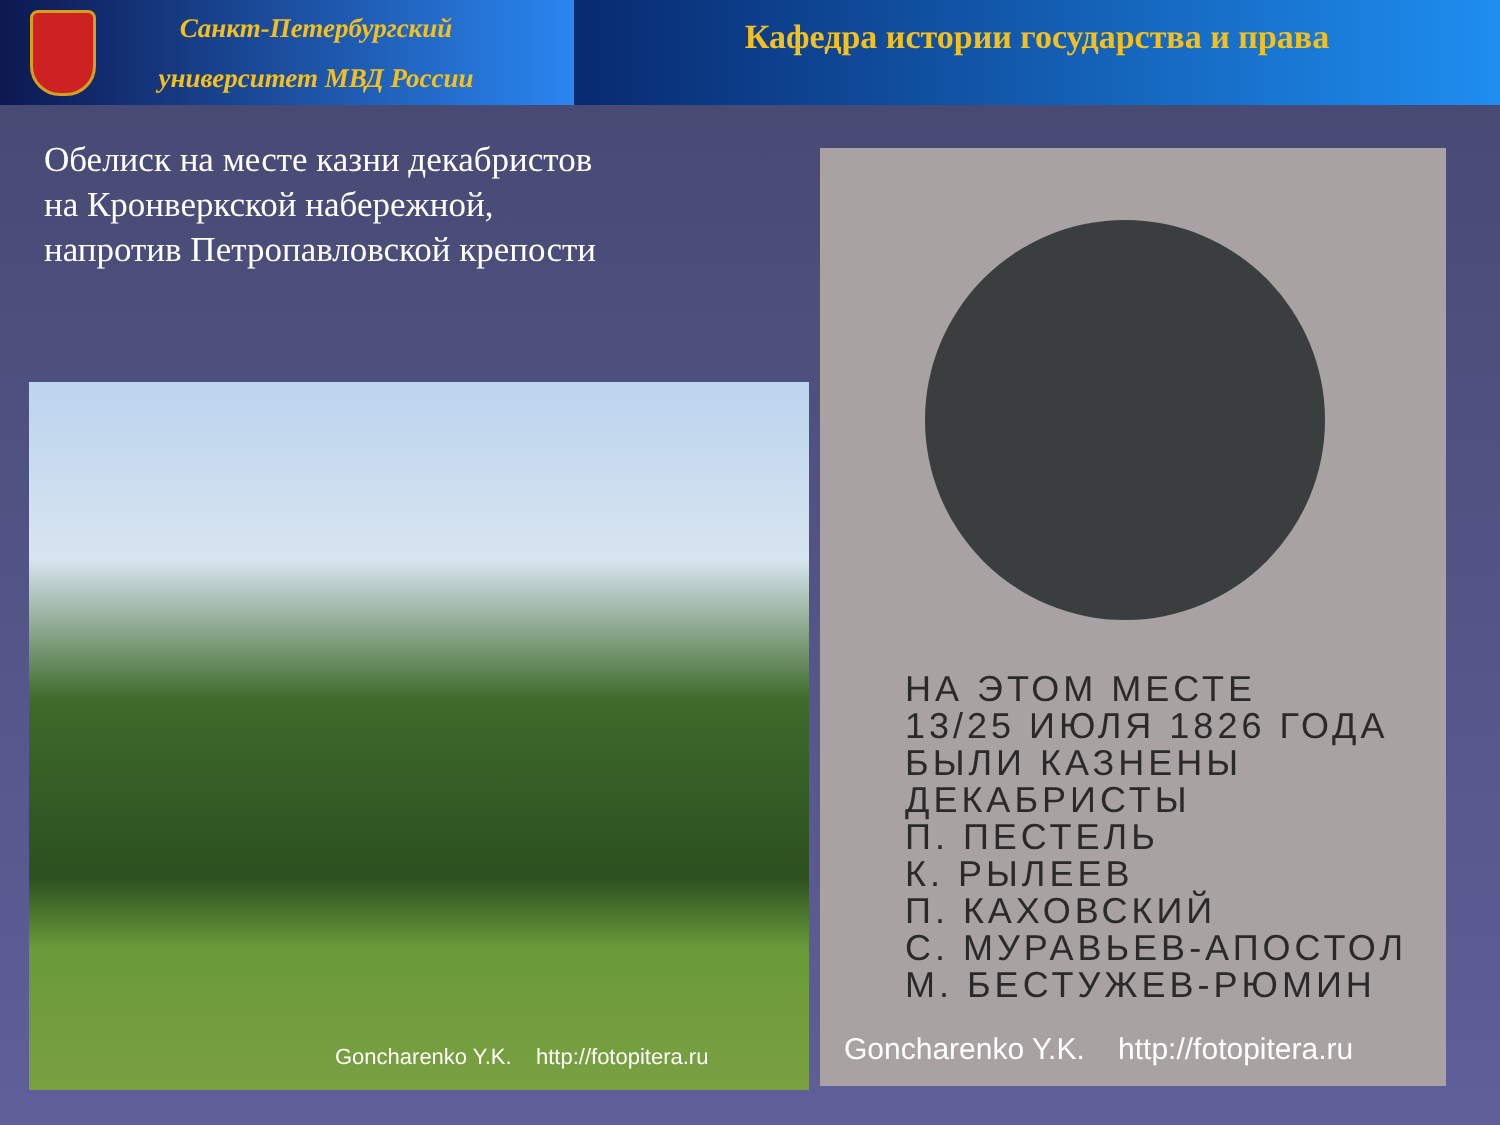Санкт-Петербургский университет МВД России
Кафедра истории государства и права
Обелиск на месте казни декабристов
на Кронверкской набережной,
напротив Петропавловской крепости
Goncharenko Y.K. http://fotopitera.ru
НА ЭТОМ МЕСТЕ
13/25 ИЮЛЯ 1826 ГОДА
БЫЛИ КАЗНЕНЫ
ДЕКАБРИСТЫ
П. ПЕСТЕЛЬ
К. РЫЛЕЕВ
П. КАХОВСКИЙ
С. МУРАВЬЕВ-АПОСТОЛ
М. БЕСТУЖЕВ-РЮМИН
Goncharenko Y.K. http://fotopitera.ru